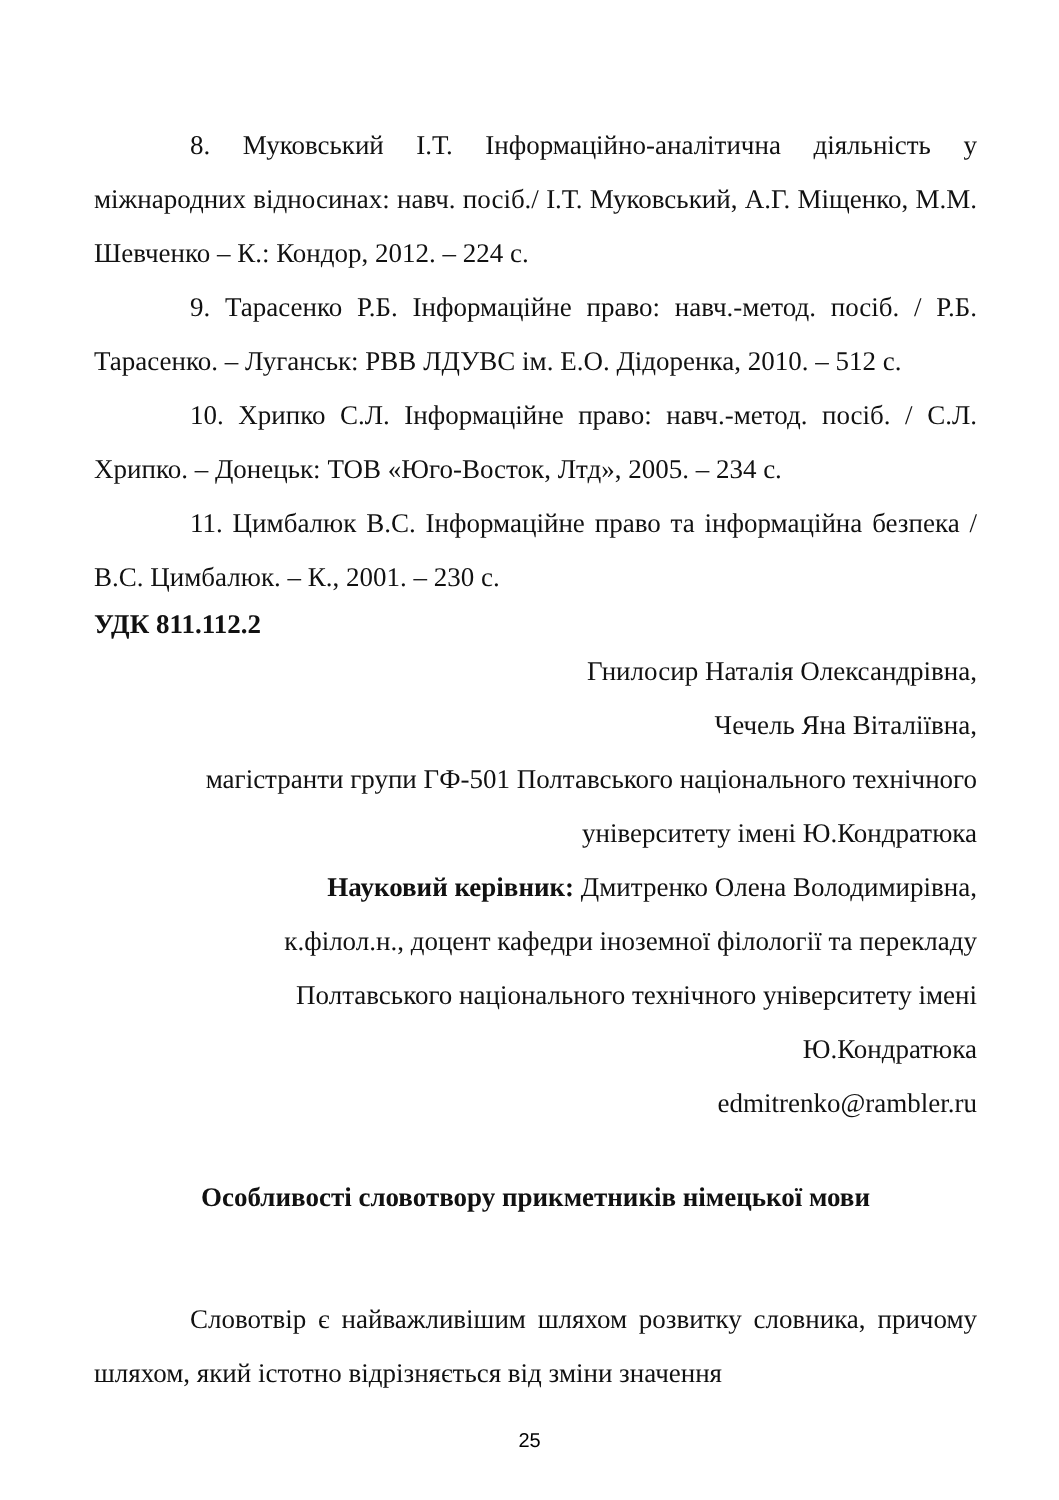8. Муковський І.Т. Інформаційно-аналітична діяльність у міжнародних відносинах: навч. посіб./ І.Т. Муковський, А.Г. Міщенко, М.М. Шевченко – К.: Кондор, 2012. – 224 с.
9. Тарасенко Р.Б. Інформаційне право: навч.-метод. посіб. / Р.Б. Тарасенко. – Луганськ: РВВ ЛДУВС ім. Е.О. Дідоренка, 2010. – 512 с.
10. Хрипко С.Л. Інформаційне право: навч.-метод. посіб. / С.Л. Хрипко. – Донецьк: ТОВ «Юго-Восток, Лтд», 2005. – 234 с.
11. Цимбалюк В.С. Інформаційне право та інформаційна безпека / В.С. Цимбалюк. – К., 2001. – 230 с.
УДК 811.112.2
Гнилосир Наталія Олександрівна,
Чечель Яна Віталіївна,
магістранти групи ГФ-501 Полтавського національного технічного
університету імені Ю.Кондратюка
Науковий керівник: Дмитренко Олена Володимирівна,
к.філол.н., доцент кафедри іноземної філології та перекладу
Полтавського національного технічного університету імені
Ю.Кондратюка
edmitrenko@rambler.ru
Особливості словотвору прикметників німецької мови
Словотвір є найважливішим шляхом розвитку словника, причому шляхом, який істотно відрізняється від зміни значення
25